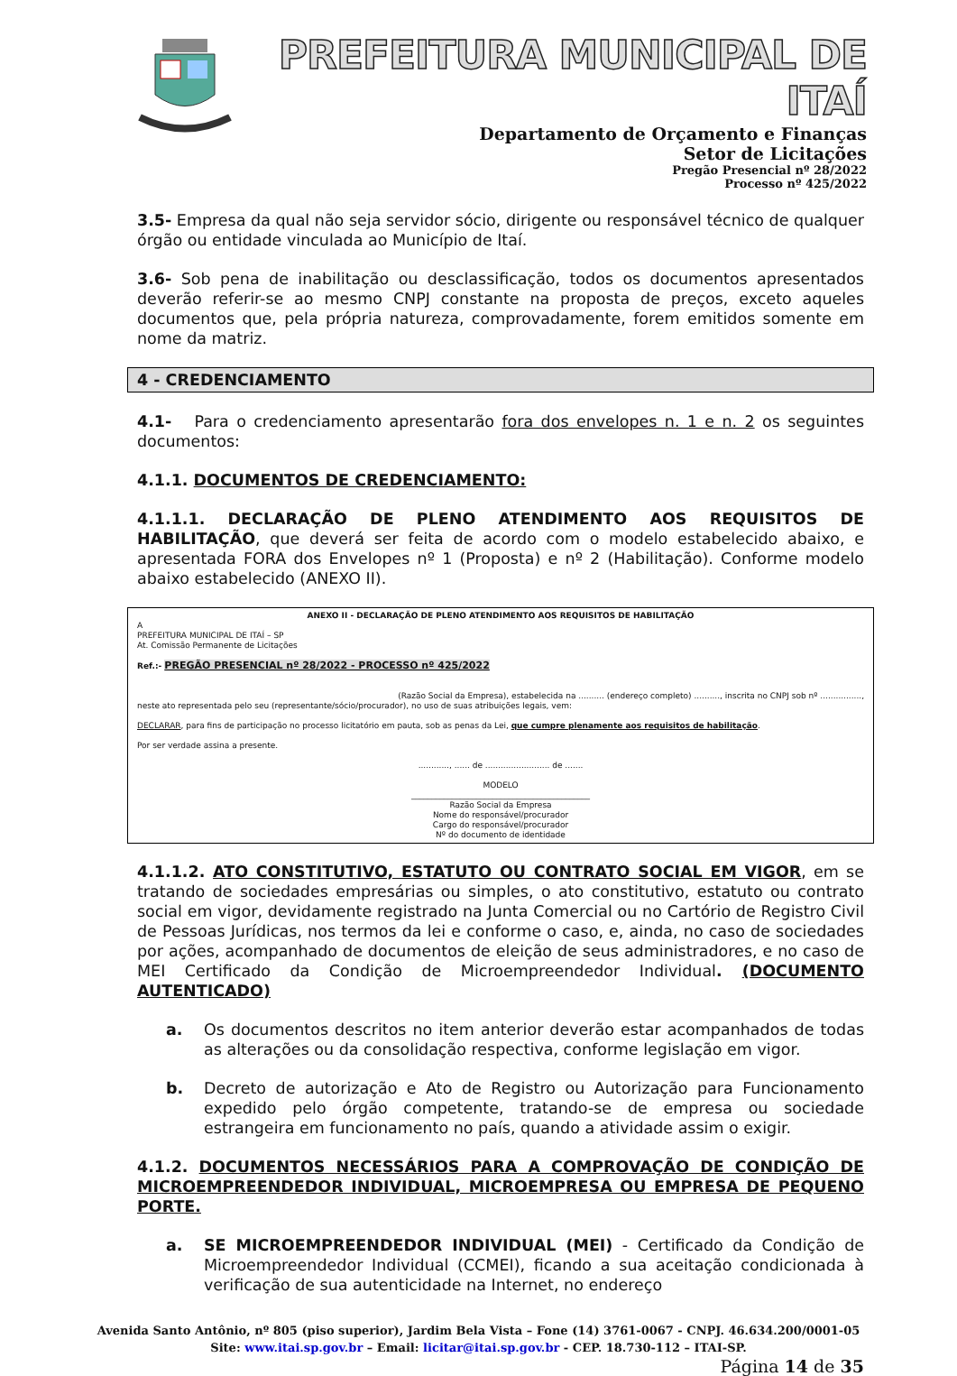PREFEITURA MUNICIPAL DE ITAÍ
Departamento de Orçamento e Finanças
Setor de Licitações
Pregão Presencial nº 28/2022
Processo nº 425/2022
3.5- Empresa da qual não seja servidor sócio, dirigente ou responsável técnico de qualquer órgão ou entidade vinculada ao Município de Itaí.
3.6- Sob pena de inabilitação ou desclassificação, todos os documentos apresentados deverão referir-se ao mesmo CNPJ constante na proposta de preços, exceto aqueles documentos que, pela própria natureza, comprovadamente, forem emitidos somente em nome da matriz.
4 - CREDENCIAMENTO
4.1- Para o credenciamento apresentarão fora dos envelopes n. 1 e n. 2 os seguintes documentos:
4.1.1. DOCUMENTOS DE CREDENCIAMENTO:
4.1.1.1. DECLARAÇÃO DE PLENO ATENDIMENTO AOS REQUISITOS DE HABILITAÇÃO, que deverá ser feita de acordo com o modelo estabelecido abaixo, e apresentada FORA dos Envelopes nº 1 (Proposta) e nº 2 (Habilitação). Conforme modelo abaixo estabelecido (ANEXO II).
ANEXO II - DECLARAÇÃO DE PLENO ATENDIMENTO AOS REQUISITOS DE HABILITAÇÃO
A
PREFEITURA MUNICIPAL DE ITAÍ – SP
At. Comissão Permanente de Licitações
Ref.:- PREGÃO PRESENCIAL nº 28/2022 - PROCESSO nº 425/2022
(Razão Social da Empresa), estabelecida na .......... (endereço completo) .........., inscrita no CNPJ sob nº ................,
neste ato representada pelo seu (representante/sócio/procurador), no uso de suas atribuições legais, vem:
DECLARAR, para fins de participação no processo licitatório em pauta, sob as penas da Lei, que cumpre plenamente aos requisitos de habilitação.
Por ser verdade assina a presente.
............, ...... de ......................... de .......
MODELO
____________________________________________
Razão Social da Empresa
Nome do responsável/procurador
Cargo do responsável/procurador
Nº do documento de identidade
4.1.1.2. ATO CONSTITUTIVO, ESTATUTO OU CONTRATO SOCIAL EM VIGOR, em se tratando de sociedades empresárias ou simples, o ato constitutivo, estatuto ou contrato social em vigor, devidamente registrado na Junta Comercial ou no Cartório de Registro Civil de Pessoas Jurídicas, nos termos da lei e conforme o caso, e, ainda, no caso de sociedades por ações, acompanhado de documentos de eleição de seus administradores, e no caso de MEI Certificado da Condição de Microempreendedor Individual. (DOCUMENTO AUTENTICADO)
a. Os documentos descritos no item anterior deverão estar acompanhados de todas as alterações ou da consolidação respectiva, conforme legislação em vigor.
b. Decreto de autorização e Ato de Registro ou Autorização para Funcionamento expedido pelo órgão competente, tratando-se de empresa ou sociedade estrangeira em funcionamento no país, quando a atividade assim o exigir.
4.1.2. DOCUMENTOS NECESSÁRIOS PARA A COMPROVAÇÃO DE CONDIÇÃO DE MICROEMPREENDEDOR INDIVIDUAL, MICROEMPRESA OU EMPRESA DE PEQUENO PORTE.
a. SE MICROEMPREENDEDOR INDIVIDUAL (MEI) - Certificado da Condição de Microempreendedor Individual (CCMEI), ficando a sua aceitação condicionada à verificação de sua autenticidade na Internet, no endereço
Avenida Santo Antônio, nº 805 (piso superior), Jardim Bela Vista – Fone (14) 3761-0067 - CNPJ. 46.634.200/0001-05
Site: www.itai.sp.gov.br – Email: licitar@itai.sp.gov.br - CEP. 18.730-112 – ITAI-SP.
Página 14 de 35